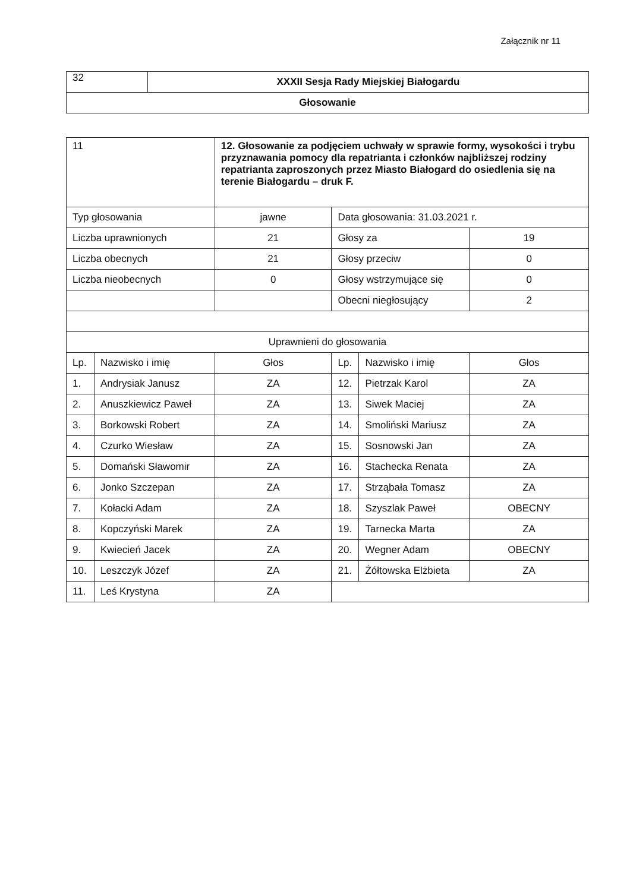Załącznik nr 11
| 32 | XXXII Sesja Rady Miejskiej Białogardu |
| Głosowanie | |
| 11 | | 12. Głosowanie za podjęciem uchwały w sprawie formy, wysokości i trybu przyznawania pomocy dla repatrianta i członków najbliższej rodziny repatrianta zaproszonych przez Miasto Białogard do osiedlenia się na terenie Białogardu – druk F. | | | |
| Typ głosowania | | jawne | Data głosowania: 31.03.2021 r. | | |
| Liczba uprawnionych | | 21 | Głosy za | | 19 |
| Liczba obecnych | | 21 | Głosy przeciw | | 0 |
| Liczba nieobecnych | | 0 | Głosy wstrzymujące się | | 0 |
| | | | Obecni niegłosujący | | 2 |
| Uprawnieni do głosowania | | | | | |
| Lp. | Nazwisko i imię | Głos | Lp. | Nazwisko i imię | Głos |
| 1. | Andrysiak Janusz | ZA | 12. | Pietrzak Karol | ZA |
| 2. | Anuszkiewicz Paweł | ZA | 13. | Siwek Maciej | ZA |
| 3. | Borkowski Robert | ZA | 14. | Smoliński Mariusz | ZA |
| 4. | Czurko Wiesław | ZA | 15. | Sosnowski Jan | ZA |
| 5. | Domański Sławomir | ZA | 16. | Stachecka Renata | ZA |
| 6. | Jonko Szczepan | ZA | 17. | Strząbała Tomasz | ZA |
| 7. | Kołacki Adam | ZA | 18. | Szyszlak Paweł | OBECNY |
| 8. | Kopczyński Marek | ZA | 19. | Tarnecka Marta | ZA |
| 9. | Kwiecień Jacek | ZA | 20. | Wegner Adam | OBECNY |
| 10. | Leszczyk Józef | ZA | 21. | Żółtowska Elżbieta | ZA |
| 11. | Leś Krystyna | ZA | | | |